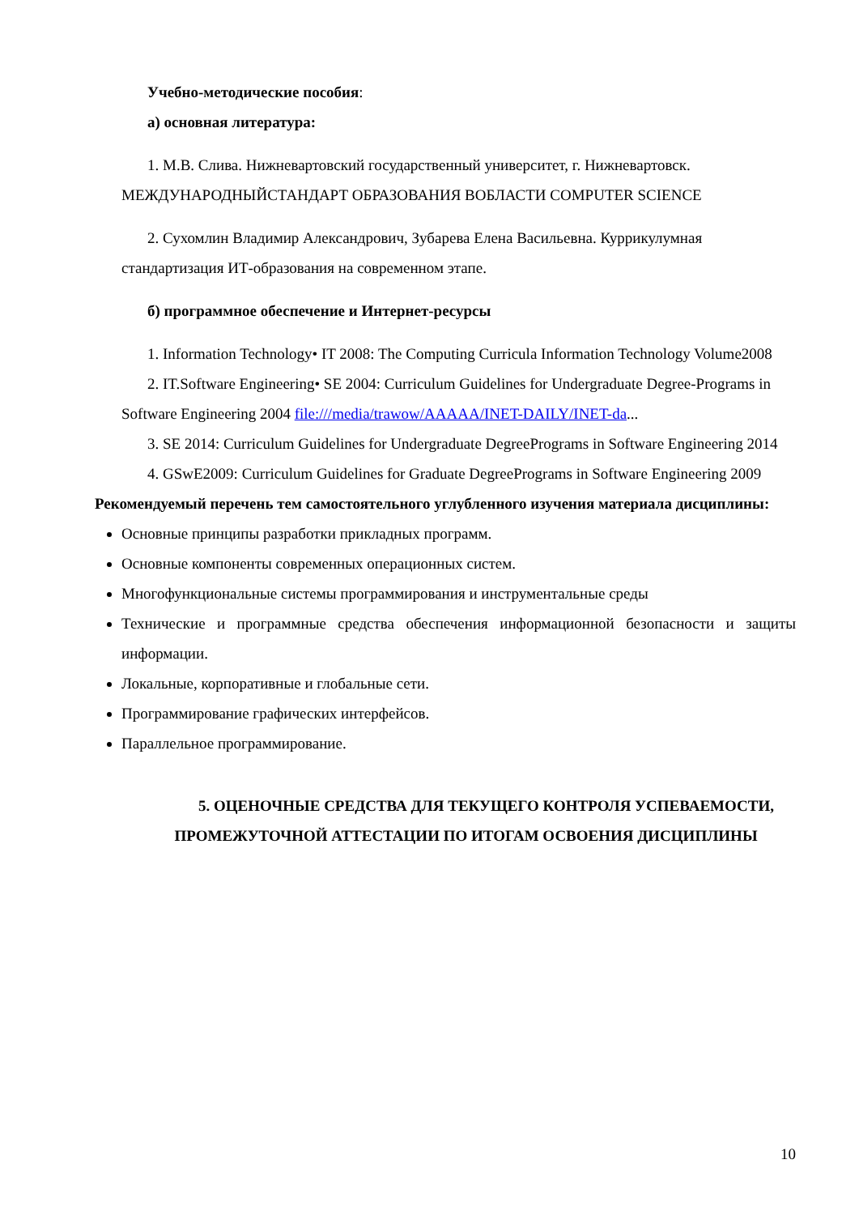Учебно-методические пособия:
а) основная литература:
1. М.В. Слива. Нижневартовский государственный университет, г. Нижневартовск. МЕЖДУНАРОДНЫЙСТАНДАРТ ОБРАЗОВАНИЯ ВОБЛАСТИ COMPUTER SCIENCE
2. Сухомлин Владимир Александрович, Зубарева Елена Васильевна. Куррикулумная стандартизация ИТ-образования на современном этапе.
б) программное обеспечение и Интернет-ресурсы
1. Information Technology• IT 2008: The Computing Curricula Information Technology Volume2008
2. IT.Software Engineering• SE 2004: Curriculum Guidelines for Undergraduate Degree-Programs in Software Engineering 2004 file:///media/trawow/AAAAA/INET-DAILY/INET-da...
3. SE 2014: Curriculum Guidelines for Undergraduate DegreePrograms in Software Engineering 2014
4. GSwE2009: Curriculum Guidelines for Graduate DegreePrograms in Software Engineering 2009
Рекомендуемый перечень тем самостоятельного углубленного изучения материала дисциплины:
Основные принципы разработки прикладных программ.
Основные компоненты современных операционных систем.
Многофункциональные системы программирования и инструментальные среды
Технические и программные средства обеспечения информационной безопасности и защиты информации.
Локальные, корпоративные и глобальные сети.
Программирование графических интерфейсов.
Параллельное программирование.
5. ОЦЕНОЧНЫЕ СРЕДСТВА ДЛЯ ТЕКУЩЕГО КОНТРОЛЯ УСПЕВАЕМОСТИ, ПРОМЕЖУТОЧНОЙ АТТЕСТАЦИИ ПО ИТОГАМ ОСВОЕНИЯ ДИСЦИПЛИНЫ
10